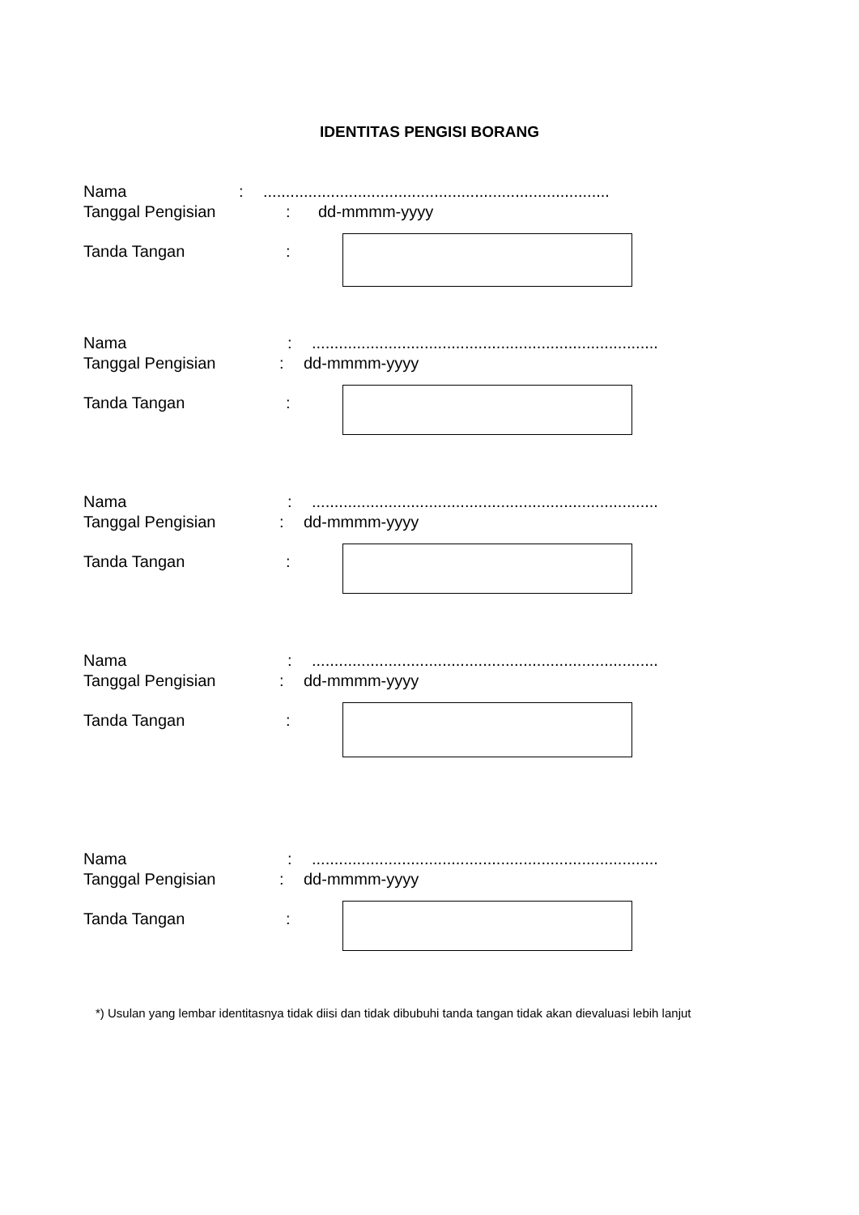IDENTITAS PENGISI BORANG
Nama:.............................................................................
Tanggal Pengisian: dd-mmmm-yyyy
Tanda Tangan:
Nama:.............................................................................
Tanggal Pengisian: dd-mmmm-yyyy
Tanda Tangan:
Nama:.............................................................................
Tanggal Pengisian: dd-mmmm-yyyy
Tanda Tangan:
Nama:.............................................................................
Tanggal Pengisian: dd-mmmm-yyyy
Tanda Tangan:
Nama:.............................................................................
Tanggal Pengisian: dd-mmmm-yyyy
Tanda Tangan:
*) Usulan yang lembar identitasnya tidak diisi dan tidak dibubuhi tanda tangan tidak akan dievaluasi lebih lanjut